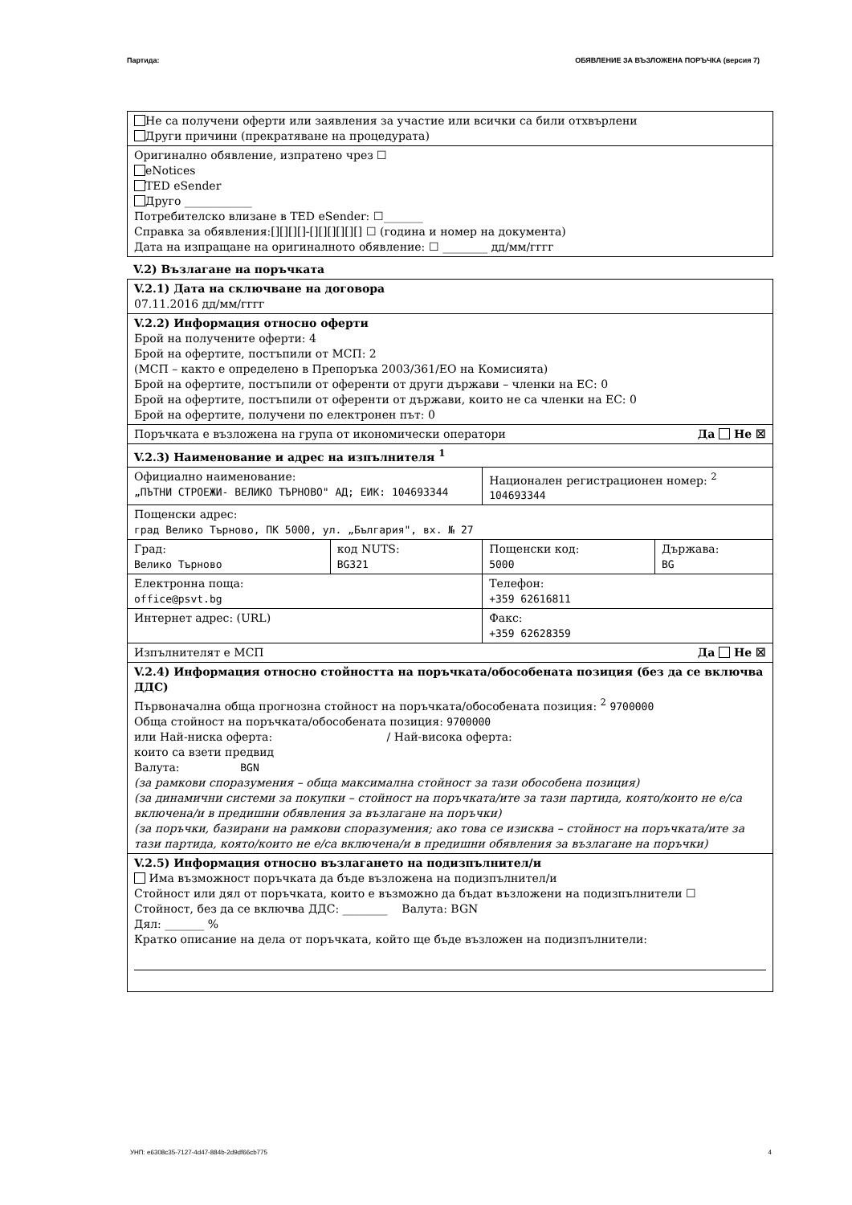Партида: ОБЯВЛЕНИЕ ЗА ВЪЗЛОЖЕНА ПОРЪЧКА (версия 7)
Не са получени оферти или заявления за участие или всички са били отхвърлени
Други причини (прекратяване на процедурата)
Оригинално обявление, изпратено чрез ☐
eNotices
TED eSender
Друго ____________
Потребителско влизане в TED eSender: ☐_______
Справка за обявления:[][][][]-[][][][][][] ☐ (година и номер на документа)
Дата на изпращане на оригиналното обявление: ☐ ________ дд/мм/гггг
V.2) Възлагане на поръчката
V.2.1) Дата на сключване на договора
07.11.2016 дд/мм/гггг
V.2.2) Информация относно оферти
Брой на получените оферти: 4
Брой на офертите, постъпили от МСП: 2
(МСП – както е определено в Препоръка 2003/361/ЕО на Комисията)
Брой на офертите, постъпили от оференти от други държави – членки на ЕС: 0
Брой на офертите, постъпили от оференти от държави, които не са членки на ЕС: 0
Брой на офертите, получени по електронен път: 0
Поръчката е възложена на група от икономически оператори Да Не ☒
V.2.3) Наименование и адрес на изпълнителя <sup>1</sup>
| Официално наименование: „ПЪТНИ СТРОЕЖИ- ВЕЛИКО ТЪРНОВО" АД; ЕИК: 104693344 | | Национален регистрационен номер: <sup>2</sup> 104693344 | |
| Пощенски адрес: град Велико Търново, ПК 5000, ул. „България", вх. № 27 | | | |
| Град: Велико Търново | код NUTS: BG321 | Пощенски код: 5000 | Държава: BG |
| Електронна поща: office@psvt.bg | | Телефон: +359 62616811 | |
| Интернет адрес: (URL) | | Факс: +359 62628359 | |
Изпълнителят е МСП Да Не ☒
V.2.4) Информация относно стойността на поръчката/обособената позиция (без да се включва ДДС)
Първоначална обща прогнозна стойност на поръчката/обособената позиция: <sup>2</sup> 9700000
Обща стойност на поръчката/обособената позиция: 9700000
или Най-ниска оферта: / Най-висока оферта:
които са взети предвид
Валута: BGN
(за рамкови споразумения – обща максимална стойност за тази обособена позиция)
(за динамични системи за покупки – стойност на поръчката/ите за тази партида, която/които не е/са включена/и в предишни обявления за възлагане на поръчки)
(за поръчки, базирани на рамкови споразумения; ако това се изисква – стойност на поръчката/ите за тази партида, която/които не е/са включена/и в предишни обявления за възлагане на поръчки)
V.2.5) Информация относно възлагането на подизпълнител/и
Има възможност поръчката да бъде възложена на подизпълнител/и
Стойност или дял от поръчката, които е възможно да бъдат възложени на подизпълнители ☐
Стойност, без да се включва ДДС: ________ Валута: BGN
Дял: _______ %
Кратко описание на дела от поръчката, който ще бъде възложен на подизпълнители:
УНП: e6308c35-7127-4d47-884b-2d9df66cb775 4